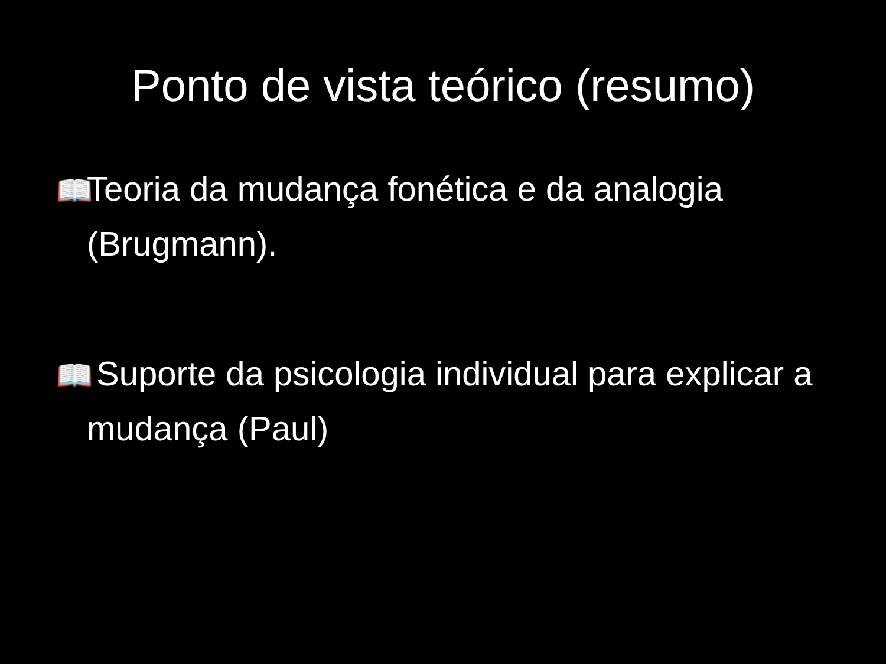Ponto de vista teórico (resumo)
📖 Teoria da mudança fonética e da analogia (Brugmann).
📖 Suporte da psicologia individual para explicar a mudança (Paul)